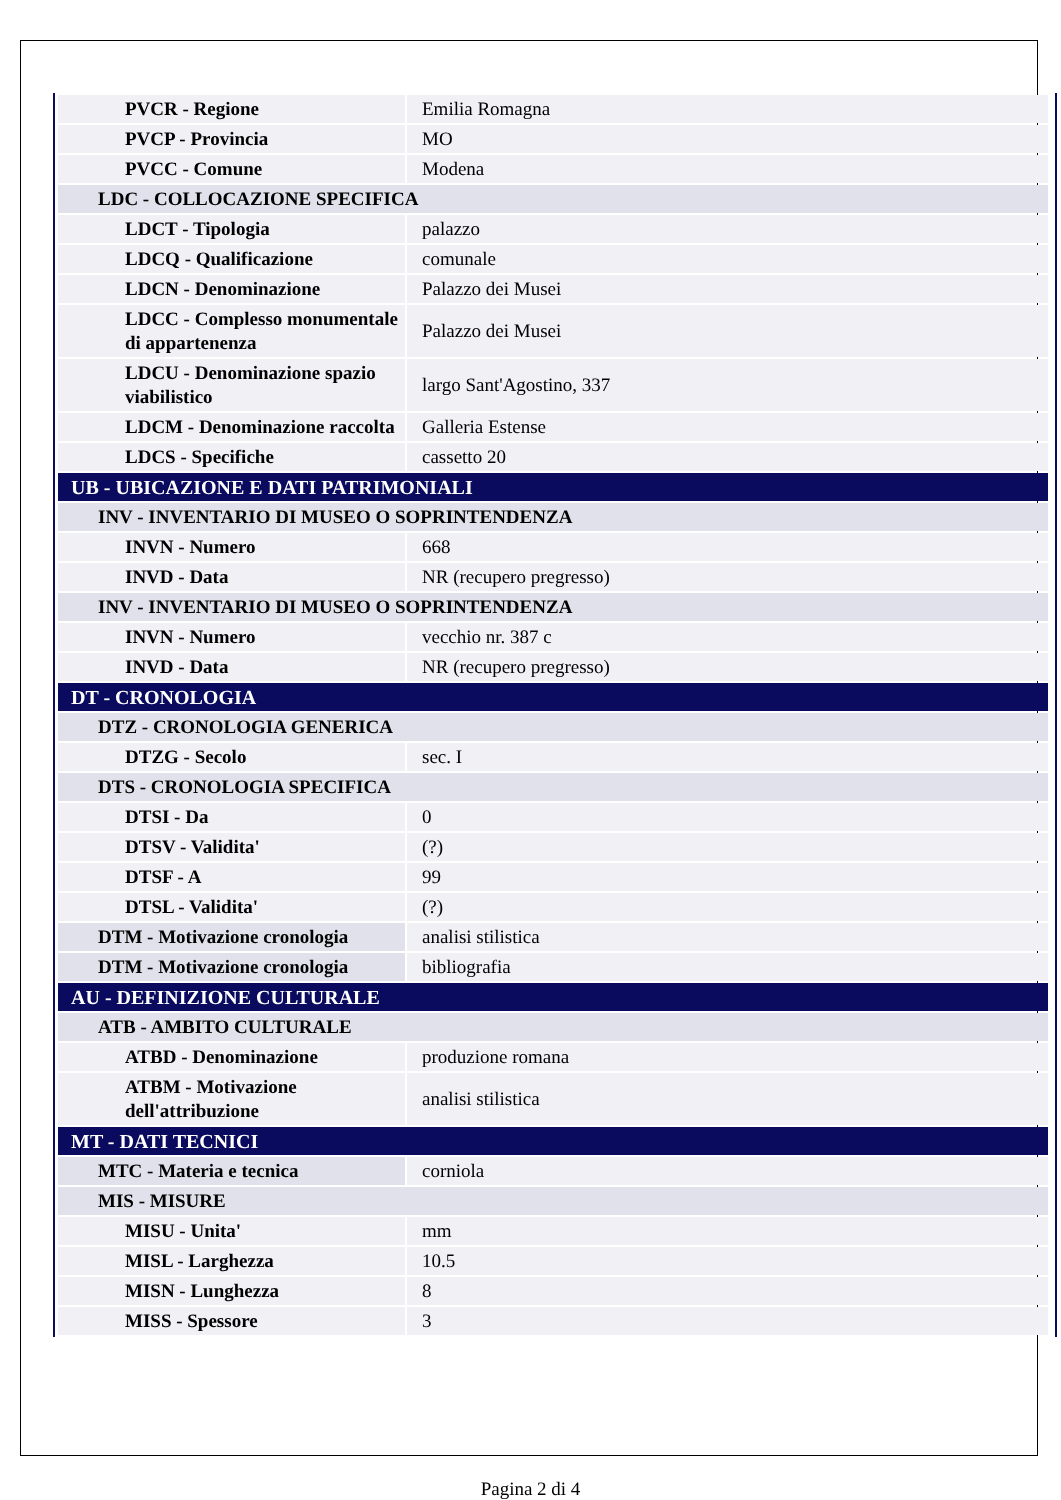| PVCR - Regione | Emilia Romagna |
| PVCP - Provincia | MO |
| PVCC - Comune | Modena |
| LDC - COLLOCAZIONE SPECIFICA | |
| LDCT - Tipologia | palazzo |
| LDCQ - Qualificazione | comunale |
| LDCN - Denominazione | Palazzo dei Musei |
| LDCC - Complesso monumentale di appartenenza | Palazzo dei Musei |
| LDCU - Denominazione spazio viabilistico | largo Sant'Agostino, 337 |
| LDCM - Denominazione raccolta | Galleria Estense |
| LDCS - Specifiche | cassetto 20 |
| UB - UBICAZIONE E DATI PATRIMONIALI | |
| INV - INVENTARIO DI MUSEO O SOPRINTENDENZA | |
| INVN - Numero | 668 |
| INVD - Data | NR (recupero pregresso) |
| INV - INVENTARIO DI MUSEO O SOPRINTENDENZA | |
| INVN - Numero | vecchio nr. 387 c |
| INVD - Data | NR (recupero pregresso) |
| DT - CRONOLOGIA | |
| DTZ - CRONOLOGIA GENERICA | |
| DTZG - Secolo | sec. I |
| DTS - CRONOLOGIA SPECIFICA | |
| DTSI - Da | 0 |
| DTSV - Validita' | (?) |
| DTSF - A | 99 |
| DTSL - Validita' | (?) |
| DTM - Motivazione cronologia | analisi stilistica |
| DTM - Motivazione cronologia | bibliografia |
| AU - DEFINIZIONE CULTURALE | |
| ATB - AMBITO CULTURALE | |
| ATBD - Denominazione | produzione romana |
| ATBM - Motivazione dell'attribuzione | analisi stilistica |
| MT - DATI TECNICI | |
| MTC - Materia e tecnica | corniola |
| MIS - MISURE | |
| MISU - Unita' | mm |
| MISL - Larghezza | 10.5 |
| MISN - Lunghezza | 8 |
| MISS - Spessore | 3 |
Pagina 2 di 4